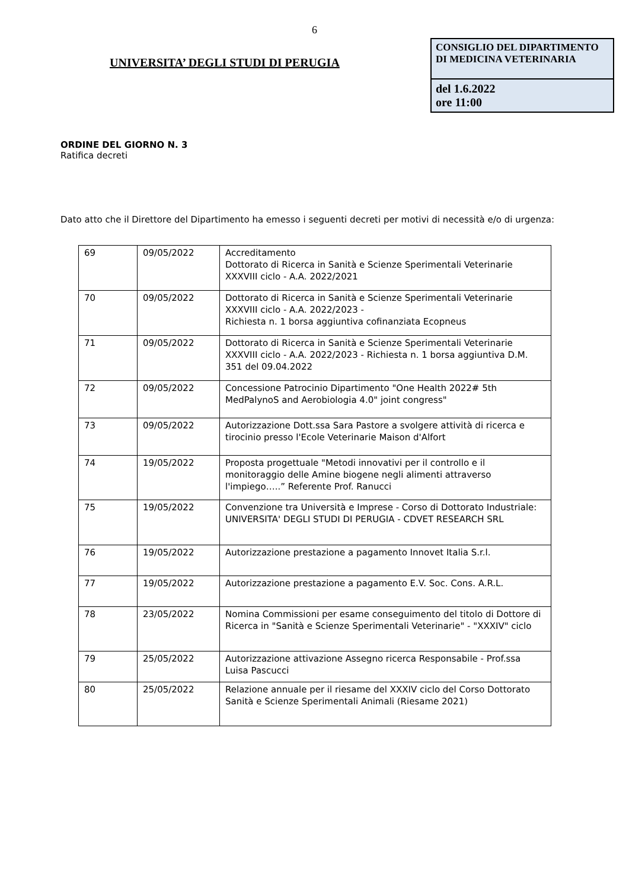6
UNIVERSITA’ DEGLI STUDI DI PERUGIA
CONSIGLIO DEL DIPARTIMENTO
DI MEDICINA VETERINARIA
del 1.6.2022
ore 11:00
ORDINE DEL GIORNO N. 3
Ratifica decreti
Dato atto che il Direttore del Dipartimento ha emesso i seguenti decreti per motivi di necessità e/o di urgenza:
| 69 | 09/05/2022 | Accreditamento Dottorato di Ricerca in Sanità e Scienze Sperimentali Veterinarie XXXVIII ciclo - A.A. 2022/2021 |
| 70 | 09/05/2022 | Dottorato di Ricerca in Sanità e Scienze Sperimentali Veterinarie XXXVIII ciclo - A.A. 2022/2023 - Richiesta n. 1 borsa aggiuntiva cofinanziata Ecopneus |
| 71 | 09/05/2022 | Dottorato di Ricerca in Sanità e Scienze Sperimentali Veterinarie XXXVIII ciclo - A.A. 2022/2023 - Richiesta n. 1 borsa aggiuntiva D.M. 351 del 09.04.2022 |
| 72 | 09/05/2022 | Concessione Patrocinio Dipartimento "One Health 2022# 5th MedPalynoS and Aerobiologia 4.0" joint congress" |
| 73 | 09/05/2022 | Autorizzazione Dott.ssa Sara Pastore a svolgere attività di ricerca e tirocinio presso l'Ecole Veterinarie Maison d'Alfort |
| 74 | 19/05/2022 | Proposta progettuale "Metodi innovativi per il controllo e il monitoraggio delle Amine biogene negli alimenti attraverso l'impiego…..” Referente Prof. Ranucci |
| 75 | 19/05/2022 | Convenzione tra Università e Imprese - Corso di Dottorato Industriale: UNIVERSITA' DEGLI STUDI DI PERUGIA - CDVET RESEARCH SRL |
| 76 | 19/05/2022 | Autorizzazione prestazione a pagamento Innovet Italia S.r.l. |
| 77 | 19/05/2022 | Autorizzazione prestazione a pagamento E.V. Soc. Cons. A.R.L. |
| 78 | 23/05/2022 | Nomina Commissioni per esame conseguimento del titolo di Dottore di Ricerca in "Sanità e Scienze Sperimentali Veterinarie" - "XXXIV" ciclo |
| 79 | 25/05/2022 | Autorizzazione attivazione Assegno ricerca Responsabile - Prof.ssa Luisa Pascucci |
| 80 | 25/05/2022 | Relazione annuale per il riesame del XXXIV ciclo del Corso Dottorato Sanità e Scienze Sperimentali Animali (Riesame 2021) |